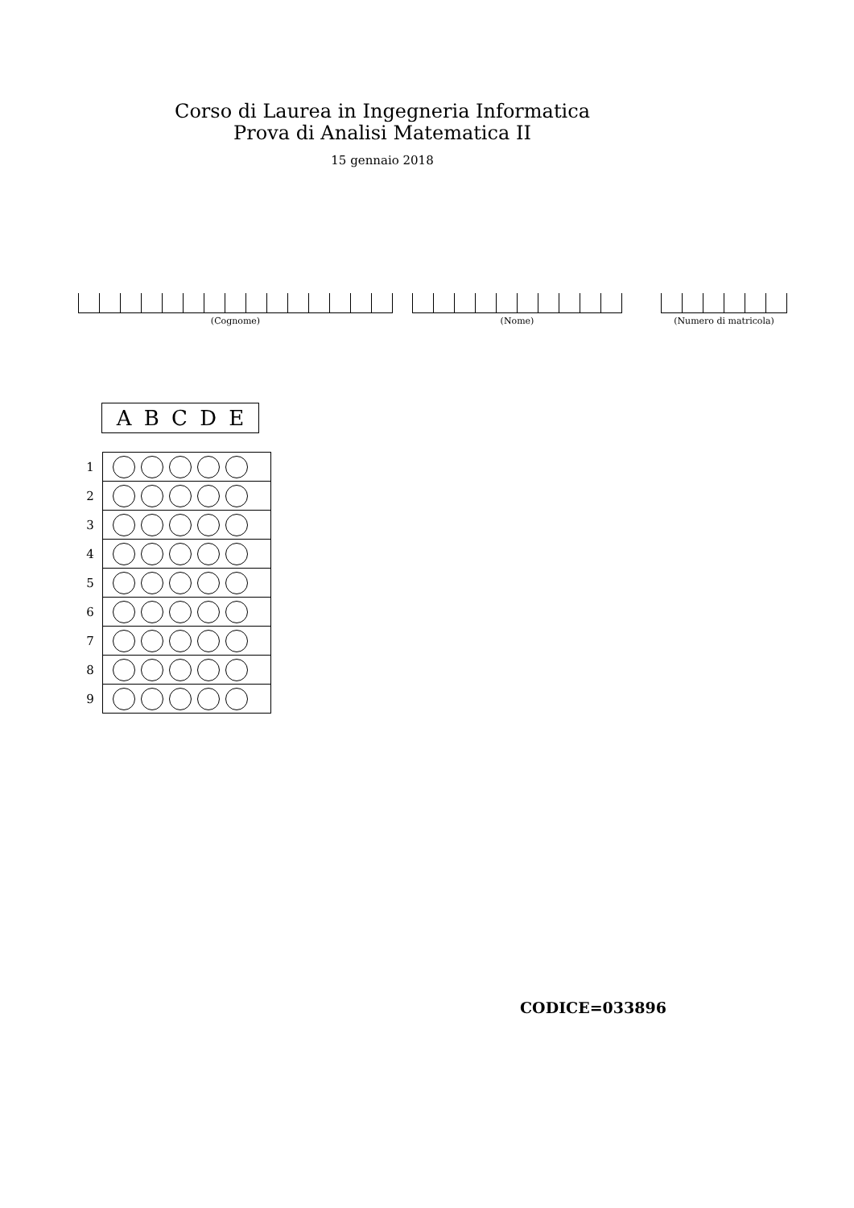Corso di Laurea in Ingegneria Informatica
Prova di Analisi Matematica II
15 gennaio 2018
(Cognome) (Nome) (Numero di matricola)
A B C D E
| 1 | |
| 2 | |
| 3 | |
| 4 | |
| 5 | |
| 6 | |
| 7 | |
| 8 | |
| 9 | |
CODICE=033896